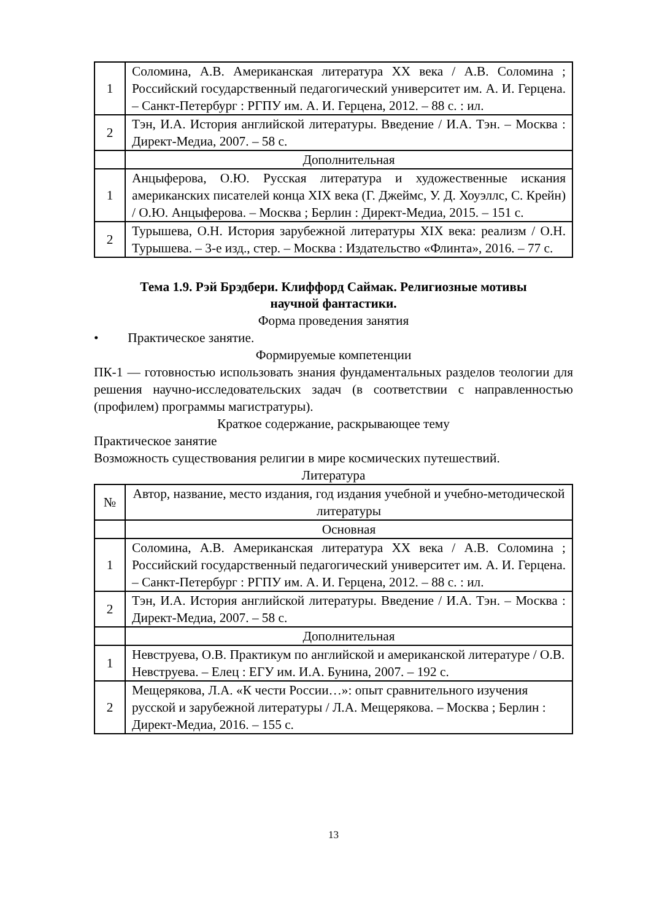| 1 | Соломина, А.В. Американская литература XX века / А.В. Соломина ; Российский государственный педагогический университет им. А. И. Герцена. – Санкт-Петербург : РГПУ им. А. И. Герцена, 2012. – 88 с. : ил. |
| 2 | Тэн, И.А. История английской литературы. Введение / И.А. Тэн. – Москва : Директ-Медиа, 2007. – 58 с. |
| | Дополнительная |
| 1 | Анцыферова, О.Ю. Русская литература и художественные искания американских писателей конца XIX века (Г. Джеймс, У. Д. Хоуэллс, С. Крейн) / О.Ю. Анцыферова. – Москва ; Берлин : Директ-Медиа, 2015. – 151 с. |
| 2 | Турышева, О.Н. История зарубежной литературы XIX века: реализм / О.Н. Турышева. – 3-е изд., стер. – Москва : Издательство «Флинта», 2016. – 77 с. |
Тема 1.9. Рэй Брэдбери. Клиффорд Саймак. Религиозные мотивы научной фантастики.
Форма проведения занятия
• Практическое занятие.
Формируемые компетенции
ПК-1 — готовностью использовать знания фундаментальных разделов теологии для решения научно-исследовательских задач (в соответствии с направленностью (профилем) программы магистратуры).
Краткое содержание, раскрывающее тему
Практическое занятие
Возможность существования религии в мире космических путешествий.
Литература
| № | Автор, название, место издания, год издания учебной и учебно-методической литературы |
| --- | --- |
| | Основная |
| 1 | Соломина, А.В. Американская литература XX века / А.В. Соломина ; Российский государственный педагогический университет им. А. И. Герцена. – Санкт-Петербург : РГПУ им. А. И. Герцена, 2012. – 88 с. : ил. |
| 2 | Тэн, И.А. История английской литературы. Введение / И.А. Тэн. – Москва : Директ-Медиа, 2007. – 58 с. |
| | Дополнительная |
| 1 | Невструева, О.В. Практикум по английской и американской литературе / О.В. Невструева. – Елец : ЕГУ им. И.А. Бунина, 2007. – 192 с. |
| 2 | Мещерякова, Л.А. «К чести России…»: опыт сравнительного изучения русской и зарубежной литературы / Л.А. Мещерякова. – Москва ; Берлин : Директ-Медиа, 2016. – 155 с. |
13